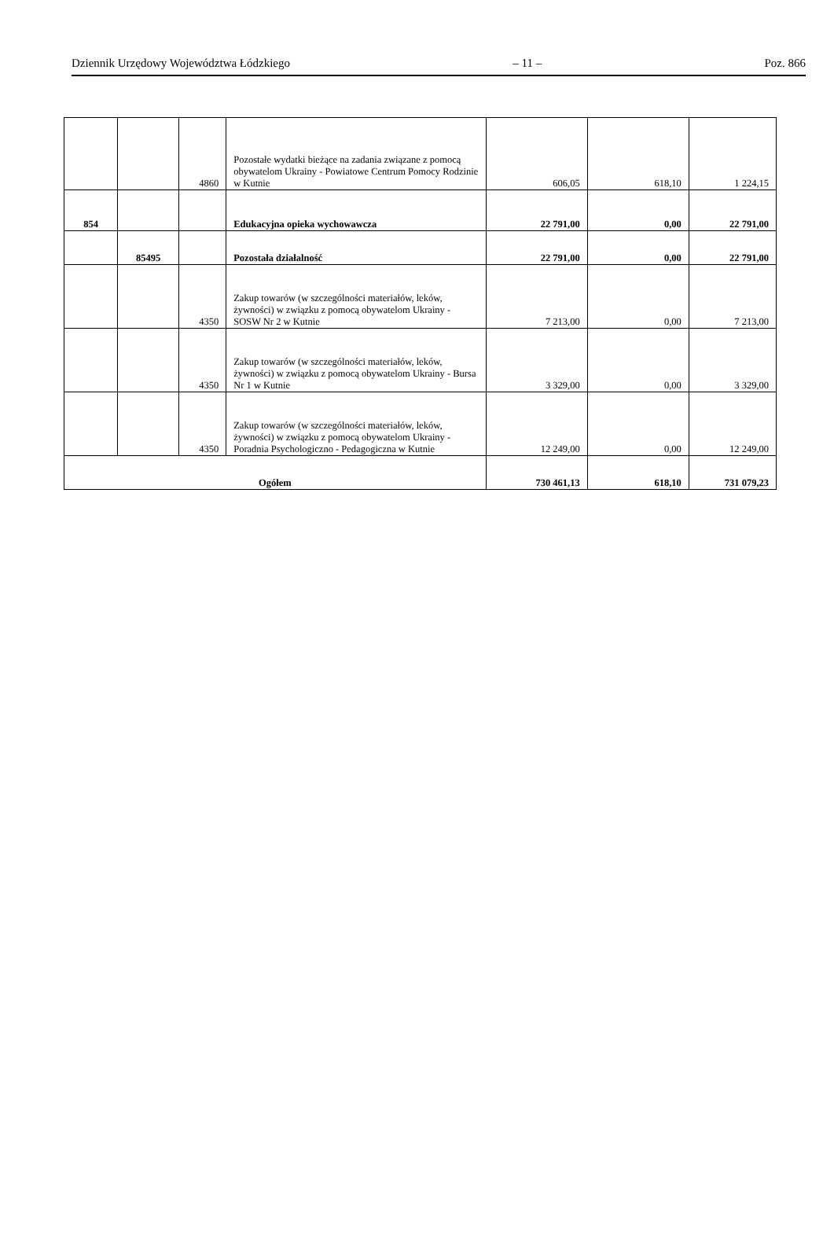Dziennik Urzędowy Województwa Łódzkiego – 11 – Poz. 866
| | | 4860 | Pozostałe wydatki bieżące na zadania związane z pomocą obywatelom Ukrainy - Powiatowe Centrum Pomocy Rodzinie w Kutnie | 606,05 | 618,10 | 1 224,15 |
| 854 | | | Edukacyjna opieka wychowawcza | 22 791,00 | 0,00 | 22 791,00 |
| | 85495 | | Pozostała działalność | 22 791,00 | 0,00 | 22 791,00 |
| | | 4350 | Zakup towarów (w szczególności materiałów, leków, żywności) w związku z pomocą obywatelom Ukrainy - SOSW Nr 2 w Kutnie | 7 213,00 | 0,00 | 7 213,00 |
| | | 4350 | Zakup towarów (w szczególności materiałów, leków, żywności) w związku z pomocą obywatelom Ukrainy - Bursa Nr 1 w Kutnie | 3 329,00 | 0,00 | 3 329,00 |
| | | 4350 | Zakup towarów (w szczególności materiałów, leków, żywności) w związku z pomocą obywatelom Ukrainy - Poradnia Psychologiczno - Pedagogiczna w Kutnie | 12 249,00 | 0,00 | 12 249,00 |
| Ogółem | | | | 730 461,13 | 618,10 | 731 079,23 |